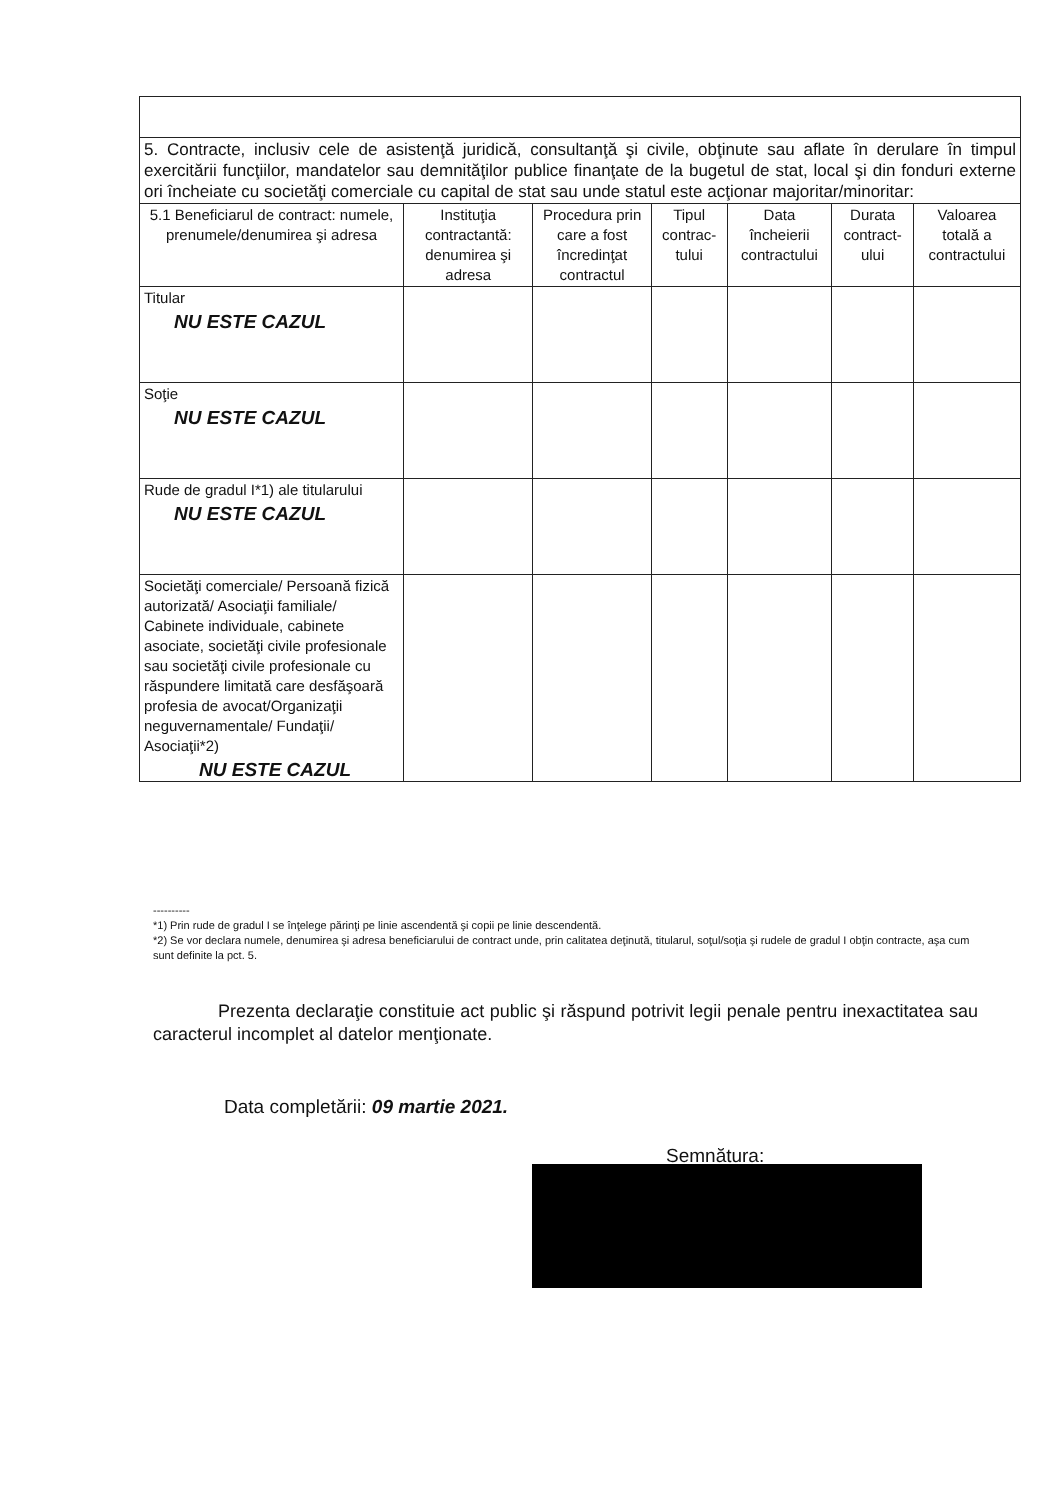| 5. Contracte, inclusiv cele de asistenţă juridică, consultanţă şi civile, obţinute sau aflate în derulare în timpul exercitării funcţiilor, mandatelor sau demnităţilor publice finanţate de la bugetul de stat, local şi din fonduri externe ori încheiate cu societăţi comerciale cu capital de stat sau unde statul este acţionar majoritar/minoritar: | | | | | | |
| 5.1 Beneficiarul de contract: numele, prenumele/denumirea şi adresa | Instituţia contractantă: denumirea şi adresa | Procedura prin care a fost încredinţat contractul | Tipul contrac-tului | Data încheierii contractului | Durata contract-ului | Valoarea totală a contractului |
| Titular NU ESTE CAZUL | | | | | | |
| Soţie NU ESTE CAZUL | | | | | | |
| Rude de gradul I*1) ale titularului NU ESTE CAZUL | | | | | | |
| Societăţi comerciale/ Persoană fizică autorizată/ Asociaţii familiale/ Cabinete individuale, cabinete asociate, societăţi civile profesionale sau societăţi civile profesionale cu răspundere limitată care desfăşoară profesia de avocat/Organizaţii neguvernamentale/ Fundaţii/ Asociaţii*2) NU ESTE CAZUL | | | | | | |
----------
*1) Prin rude de gradul I se înţelege părinţi pe linie ascendentă şi copii pe linie descendentă.
*2) Se vor declara numele, denumirea şi adresa beneficiarului de contract unde, prin calitatea deţinută, titularul, soţul/soţia şi rudele de gradul I obţin contracte, aşa cum sunt definite la pct. 5.
Prezenta declaraţie constituie act public şi răspund potrivit legii penale pentru inexactitatea sau caracterul incomplet al datelor menţionate.
Data completării: 09 martie 2021.
Semnătura: